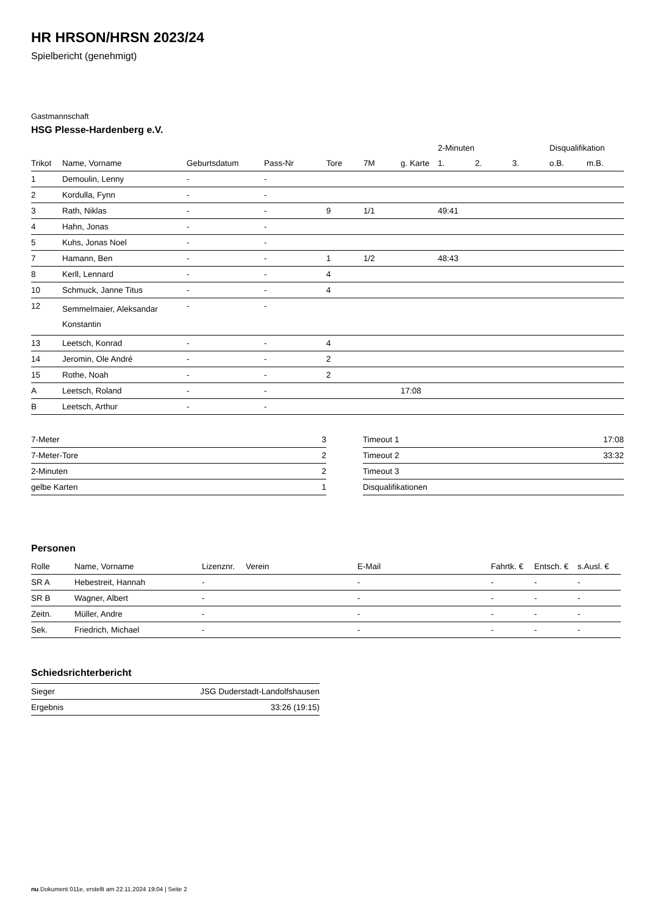HR HRSON/HRSN 2023/24
Spielbericht (genehmigt)
Gastmannschaft
HSG Plesse-Hardenberg e.V.
| | | | | | | | 2-Minuten | | | Disqualifikation | |
| --- | --- | --- | --- | --- | --- | --- | --- | --- | --- | --- | --- |
| Trikot | Name, Vorname | Geburtsdatum | Pass-Nr | Tore | 7M | g. Karte | 1. | 2. | 3. | o.B. | m.B. |
| 1 | Demoulin, Lenny | - | - | | | | | | | | |
| 2 | Kordulla, Fynn | - | - | | | | | | | | |
| 3 | Rath, Niklas | - | - | 9 | 1/1 | | 49:41 | | | | |
| 4 | Hahn, Jonas | - | - | | | | | | | | |
| 5 | Kuhs, Jonas Noel | - | - | | | | | | | | |
| 7 | Hamann, Ben | - | - | 1 | 1/2 | | 48:43 | | | | |
| 8 | Kerll, Lennard | - | - | 4 | | | | | | | |
| 10 | Schmuck, Janne Titus | - | - | 4 | | | | | | | |
| 12 | Semmelmaier, Aleksandar Konstantin | - | - | | | | | | | | |
| 13 | Leetsch, Konrad | - | - | 4 | | | | | | | |
| 14 | Jeromin, Ole André | - | - | 2 | | | | | | | |
| 15 | Rothe, Noah | - | - | 2 | | | | | | | |
| A | Leetsch, Roland | - | - | | | 17:08 | | | | | |
| B | Leetsch, Arthur | - | - | | | | | | | | |
| 7-Meter | 3 |
| 7-Meter-Tore | 2 |
| 2-Minuten | 2 |
| gelbe Karten | 1 |
| Timeout 1 | 17:08 |
| Timeout 2 | 33:32 |
| Timeout 3 | |
| Disqualifikationen | |
Personen
| Rolle | Name, Vorname | Lizenznr. | Verein | E-Mail | Fahrtk. € | Entsch. € | s.Ausl. € |
| --- | --- | --- | --- | --- | --- | --- | --- |
| SR A | Hebestreit, Hannah | - | | - | - | - | - |
| SR B | Wagner, Albert | - | | - | - | - | - |
| Zeitn. | Müller, Andre | - | | - | - | - | - |
| Sek. | Friedrich, Michael | - | | - | - | - | - |
Schiedsrichterbericht
| Sieger | JSG Duderstadt-Landolfshausen |
| Ergebnis | 33:26 (19:15) |
nu.Dokument 011e, erstellt am 22.11.2024 19:04 | Seite 2